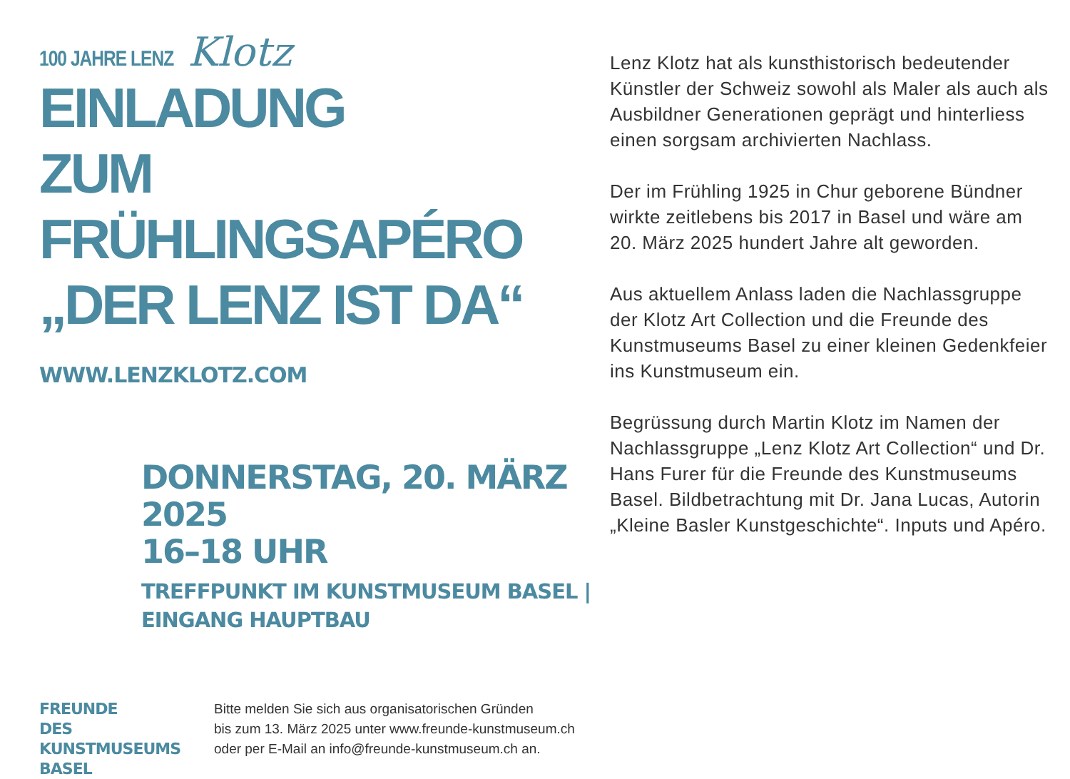100 JAHRE LENZ Klotz
EINLADUNG
ZUM FRÜHLINGSAPÉRO
„DER LENZ IST DA“
WWW.LENZKLOTZ.COM
DONNERSTAG, 20. MÄRZ 2025
16–18 UHR
TREFFPUNKT IM KUNSTMUSEUM BASEL |
EINGANG HAUPTBAU
Lenz Klotz hat als kunsthistorisch bedeutender Künstler der Schweiz sowohl als Maler als auch als Ausbildner Generationen geprägt und hinterliess einen sorgsam archivierten Nachlass.
Der im Frühling 1925 in Chur geborene Bündner wirkte zeitlebens bis 2017 in Basel und wäre am 20. März 2025 hundert Jahre alt geworden.
Aus aktuellem Anlass laden die Nachlassgruppe der Klotz Art Collection und die Freunde des Kunstmuseums Basel zu einer kleinen Gedenkfeier ins Kunstmuseum ein.
Begrüssung durch Martin Klotz im Namen der Nachlassgruppe „Lenz Klotz Art Collection“ und Dr. Hans Furer für die Freunde des Kunstmuseums Basel. Bildbetrachtung mit Dr. Jana Lucas, Autorin „Kleine Basler Kunstgeschichte“. Inputs und Apéro.
FREUNDE
DES KUNSTMUSEUMS
BASEL
Bitte melden Sie sich aus organisatorischen Gründen
bis zum 13. März 2025 unter www.freunde-kunstmuseum.ch
oder per E-Mail an info@freunde-kunstmuseum.ch an.